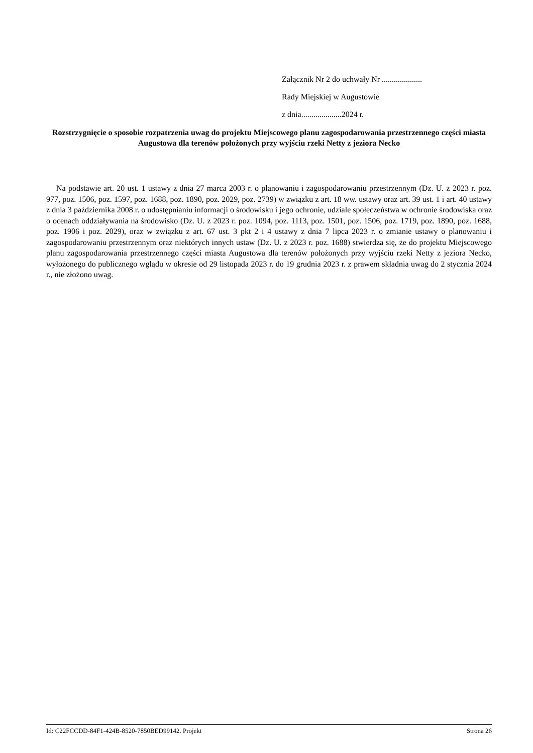Załącznik Nr 2 do uchwały Nr ....................
Rady Miejskiej w Augustowie
z dnia....................2024 r.
Rozstrzygnięcie o sposobie rozpatrzenia uwag do projektu Miejscowego planu zagospodarowania przestrzennego części miasta Augustowa dla terenów położonych przy wyjściu rzeki Netty z jeziora Necko
Na podstawie art. 20 ust. 1 ustawy z dnia 27 marca 2003 r. o planowaniu i zagospodarowaniu przestrzennym (Dz. U. z 2023 r. poz. 977, poz. 1506, poz. 1597, poz. 1688, poz. 1890, poz. 2029, poz. 2739) w związku z art. 18 ww. ustawy oraz art. 39 ust. 1 i art. 40 ustawy z dnia 3 października 2008 r. o udostępnianiu informacji o środowisku i jego ochronie, udziale społeczeństwa w ochronie środowiska oraz o ocenach oddziaływania na środowisko (Dz. U. z 2023 r. poz. 1094, poz. 1113, poz. 1501, poz. 1506, poz. 1719, poz. 1890, poz. 1688, poz. 1906 i poz. 2029), oraz w związku z art. 67 ust. 3 pkt 2 i 4 ustawy z dnia 7 lipca 2023 r. o zmianie ustawy o planowaniu i zagospodarowaniu przestrzennym oraz niektórych innych ustaw (Dz. U. z 2023 r. poz. 1688) stwierdza się, że do projektu Miejscowego planu zagospodarowania przestrzennego części miasta Augustowa dla terenów położonych przy wyjściu rzeki Netty z jeziora Necko, wyłożonego do publicznego wglądu w okresie od 29 listopada 2023 r. do 19 grudnia 2023 r. z prawem składnia uwag do 2 stycznia 2024 r., nie złożono uwag.
Id: C22FCCDD-84F1-424B-8520-7850BED99142. Projekt Strona 26